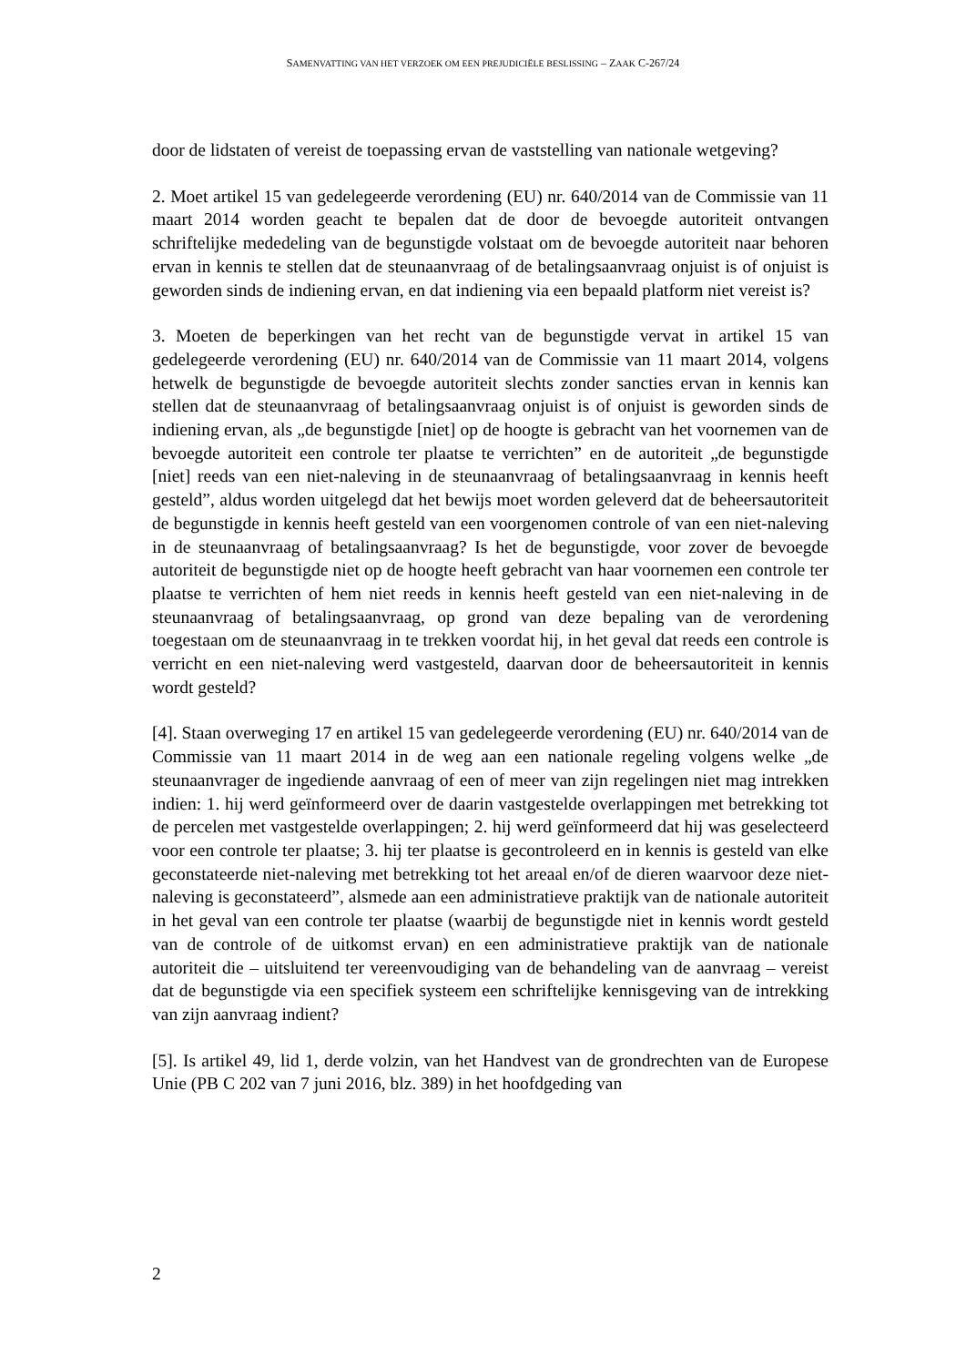SAMENVATTING VAN HET VERZOEK OM EEN PREJUDICIËLE BESLISSING – ZAAK C-267/24
door de lidstaten of vereist de toepassing ervan de vaststelling van nationale wetgeving?
2. Moet artikel 15 van gedelegeerde verordening (EU) nr. 640/2014 van de Commissie van 11 maart 2014 worden geacht te bepalen dat de door de bevoegde autoriteit ontvangen schriftelijke mededeling van de begunstigde volstaat om de bevoegde autoriteit naar behoren ervan in kennis te stellen dat de steunaanvraag of de betalingsaanvraag onjuist is of onjuist is geworden sinds de indiening ervan, en dat indiening via een bepaald platform niet vereist is?
3. Moeten de beperkingen van het recht van de begunstigde vervat in artikel 15 van gedelegeerde verordening (EU) nr. 640/2014 van de Commissie van 11 maart 2014, volgens hetwelk de begunstigde de bevoegde autoriteit slechts zonder sancties ervan in kennis kan stellen dat de steunaanvraag of betalingsaanvraag onjuist is of onjuist is geworden sinds de indiening ervan, als „de begunstigde [niet] op de hoogte is gebracht van het voornemen van de bevoegde autoriteit een controle ter plaatse te verrichten” en de autoriteit „de begunstigde [niet] reeds van een niet-naleving in de steunaanvraag of betalingsaanvraag in kennis heeft gesteld”, aldus worden uitgelegd dat het bewijs moet worden geleverd dat de beheersautoriteit de begunstigde in kennis heeft gesteld van een voorgenomen controle of van een niet-naleving in de steunaanvraag of betalingsaanvraag? Is het de begunstigde, voor zover de bevoegde autoriteit de begunstigde niet op de hoogte heeft gebracht van haar voornemen een controle ter plaatse te verrichten of hem niet reeds in kennis heeft gesteld van een niet-naleving in de steunaanvraag of betalingsaanvraag, op grond van deze bepaling van de verordening toegestaan om de steunaanvraag in te trekken voordat hij, in het geval dat reeds een controle is verricht en een niet-naleving werd vastgesteld, daarvan door de beheersautoriteit in kennis wordt gesteld?
[4]. Staan overweging 17 en artikel 15 van gedelegeerde verordening (EU) nr. 640/2014 van de Commissie van 11 maart 2014 in de weg aan een nationale regeling volgens welke „de steunaanvrager de ingediende aanvraag of een of meer van zijn regelingen niet mag intrekken indien: 1. hij werd geïnformeerd over de daarin vastgestelde overlappingen met betrekking tot de percelen met vastgestelde overlappingen; 2. hij werd geïnformeerd dat hij was geselecteerd voor een controle ter plaatse; 3. hij ter plaatse is gecontroleerd en in kennis is gesteld van elke geconstateerde niet-naleving met betrekking tot het areaal en/of de dieren waarvoor deze niet-naleving is geconstateerd”, alsmede aan een administratieve praktijk van de nationale autoriteit in het geval van een controle ter plaatse (waarbij de begunstigde niet in kennis wordt gesteld van de controle of de uitkomst ervan) en een administratieve praktijk van de nationale autoriteit die – uitsluitend ter vereenvoudiging van de behandeling van de aanvraag – vereist dat de begunstigde via een specifiek systeem een schriftelijke kennisgeving van de intrekking van zijn aanvraag indient?
[5]. Is artikel 49, lid 1, derde volzin, van het Handvest van de grondrechten van de Europese Unie (PB C 202 van 7 juni 2016, blz. 389) in het hoofdgeding van
2